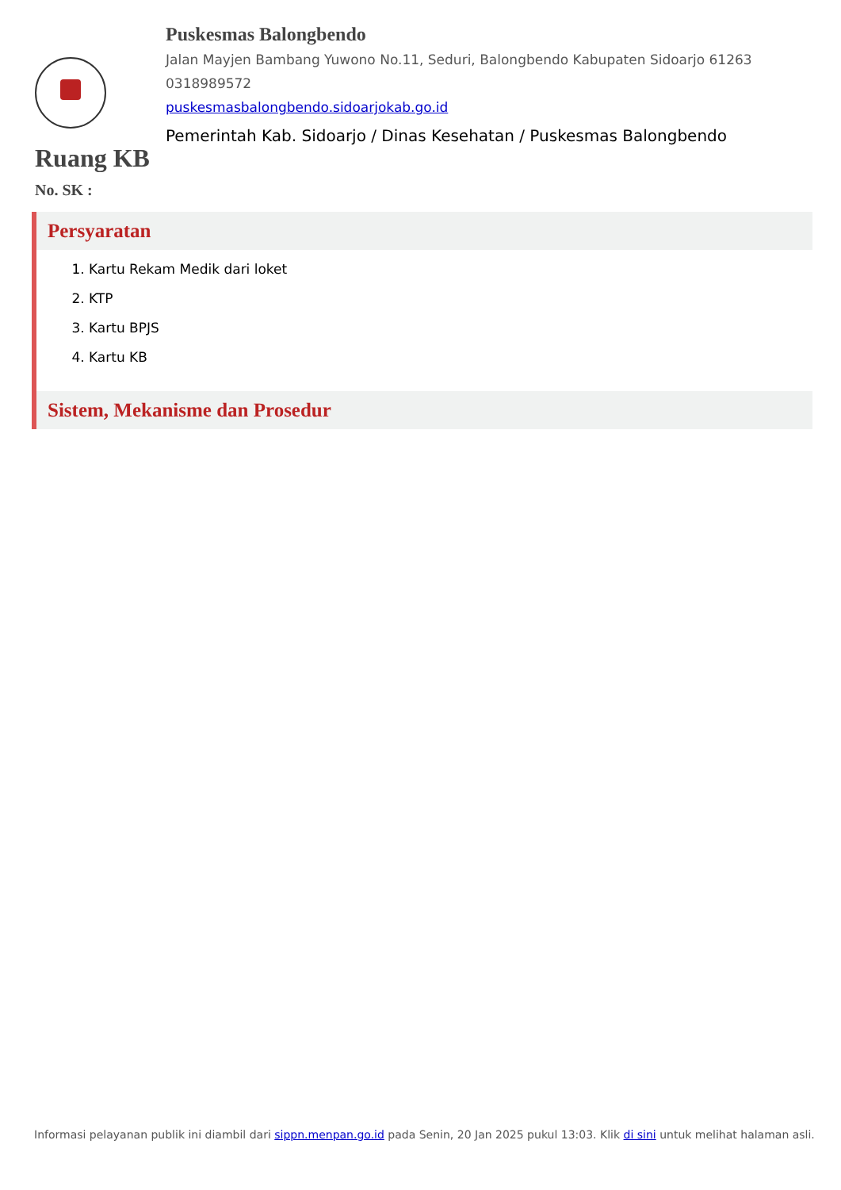Puskesmas Balongbendo
Jalan Mayjen Bambang Yuwono No.11, Seduri, Balongbendo Kabupaten Sidoarjo 61263
0318989572
puskesmasbalongbendo.sidoarjokab.go.id
Pemerintah Kab. Sidoarjo / Dinas Kesehatan / Puskesmas Balongbendo
Ruang KB
No. SK :
Persyaratan
1. Kartu Rekam Medik dari loket
2. KTP
3. Kartu BPJS
4. Kartu KB
Sistem, Mekanisme dan Prosedur
Informasi pelayanan publik ini diambil dari sippn.menpan.go.id pada Senin, 20 Jan 2025 pukul 13:03. Klik di sini untuk melihat halaman asli.